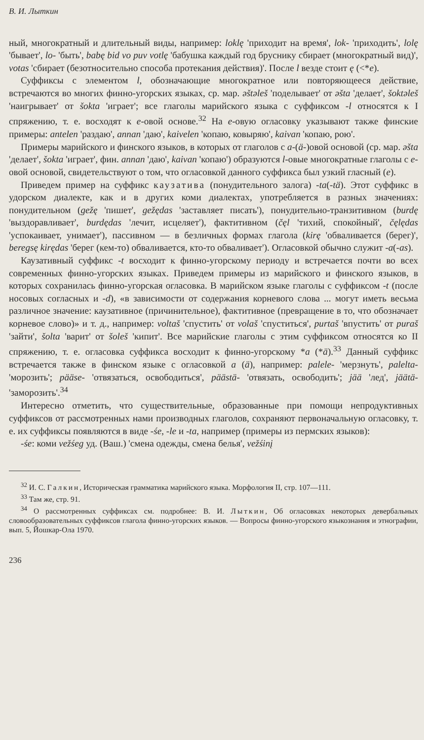В. И. Лыткин
ный, многократный и длительный виды, например: loklę 'приходит на время', lok- 'приходить', lolę 'бывает', lo- 'быть', babę bid vo puv votlę 'бабушка каждый год бруснику сбирает (многократный вид)', votaѕ 'сбирает (безотносительно способа протекания действия)'. После l везде стоит ę (<*e).
Суффиксы с элементом l, обозначающие многократное или повторяющееся действие, встречаются во многих финно-угорских языках, ср. мар. əštəleš 'поделывает' от əšta 'делает', šoktəleš 'наигрывает' от šokta 'играет'; все глаголы марийского языка с суффиксом -l относятся к I спряжению, т. е. восходят к e-овой основе.<sup>32</sup> На e-овую огласовку указывают также финские примеры: antelen 'раздаю', annan 'даю', kaivelen 'копаю, ковыряю', kaivan 'копаю, рою'.
Примеры марийского и финского языков, в которых от глаголов с a-(ä-)овой основой (ср. мар. əšta 'делает', šokta 'играет', фин. annan 'даю', kaivan 'копаю') образуются l-овые многократные глаголы с e-овой основой, свидетельствуют о том, что огласовкой данного суффикса был узкий гласный (e).
Приведем пример на суффикс каузатива (понудительного залога) -ta(-tä). Этот суффикс в удорском диалекте, как и в других коми диалектах, употребляется в разных значениях: понудительном (gežę 'пишет', gežędas 'заставляет писать'), понудительно-транзитивном (burdę 'выздоравливает', burdędas 'лечит, исцеляет'), фактитивном (čęl 'тихий, спокойный', čęlędas 'успокаивает, унимает'), пассивном — в безличных формах глагола (kirę 'обваливается (берег)', beregsę kirędas 'берег (кем-то) обваливается, кто-то обваливает'). Огласовкой обычно служит -a(-as).
Каузативный суффикс -t восходит к финно-угорскому периоду и встречается почти во всех современных финно-угорских языках. Приведем примеры из марийского и финского языков, в которых сохранилась финно-угорская огласовка. В марийском языке глаголы с суффиксом -t (после носовых согласных и -d), «в зависимости от содержания корневого слова ... могут иметь весьма различное значение: каузативное (причинительное), фактитивное (превращение в то, что обозначает корневое слово)» и т. д., например: voltaš 'спустить' от volaš 'спуститься', purtaš 'впустить' от puraš 'зайти', šolta 'варит' от šoleš 'кипит'. Все марийские глаголы с этим суффиксом относятся ко II спряжению, т. е. огласовка суффикса восходит к финно-угорскому *a (*ä).<sup>33</sup> Данный суффикс встречается также в финском языке с огласовкой a (ä), например: palele- 'мерзнуть', palelta- 'морозить'; pääse- 'отвязаться, освободиться', päästä- 'отвязать, освободить'; jää 'лед', jäätä- 'заморозить'.<sup>34</sup>
Интересно отметить, что существительные, образованные при помощи непродуктивных суффиксов от рассмотренных нами производных глаголов, сохраняют первоначальную огласовку, т. е. их суффиксы появляются в виде -śe, -le и -ta, например (примеры из пермских языков):
-śe: коми vežśeg уд. (Ваш.) 'смена одежды, смена белья', vežśinį
<sup>32</sup> И. С. Галкин, Историческая грамматика марийского языка. Морфология II, стр. 107—111.
<sup>33</sup> Там же, стр. 91.
<sup>34</sup> О рассмотренных суффиксах см. подробнее: В. И. Лыткин, Об огласовках некоторых девербальных словообразовательных суффиксов глагола финно-угорских языков. — Вопросы финно-угорского языкознания и этнографии, вып. 5, Йошкар-Ола 1970.
236